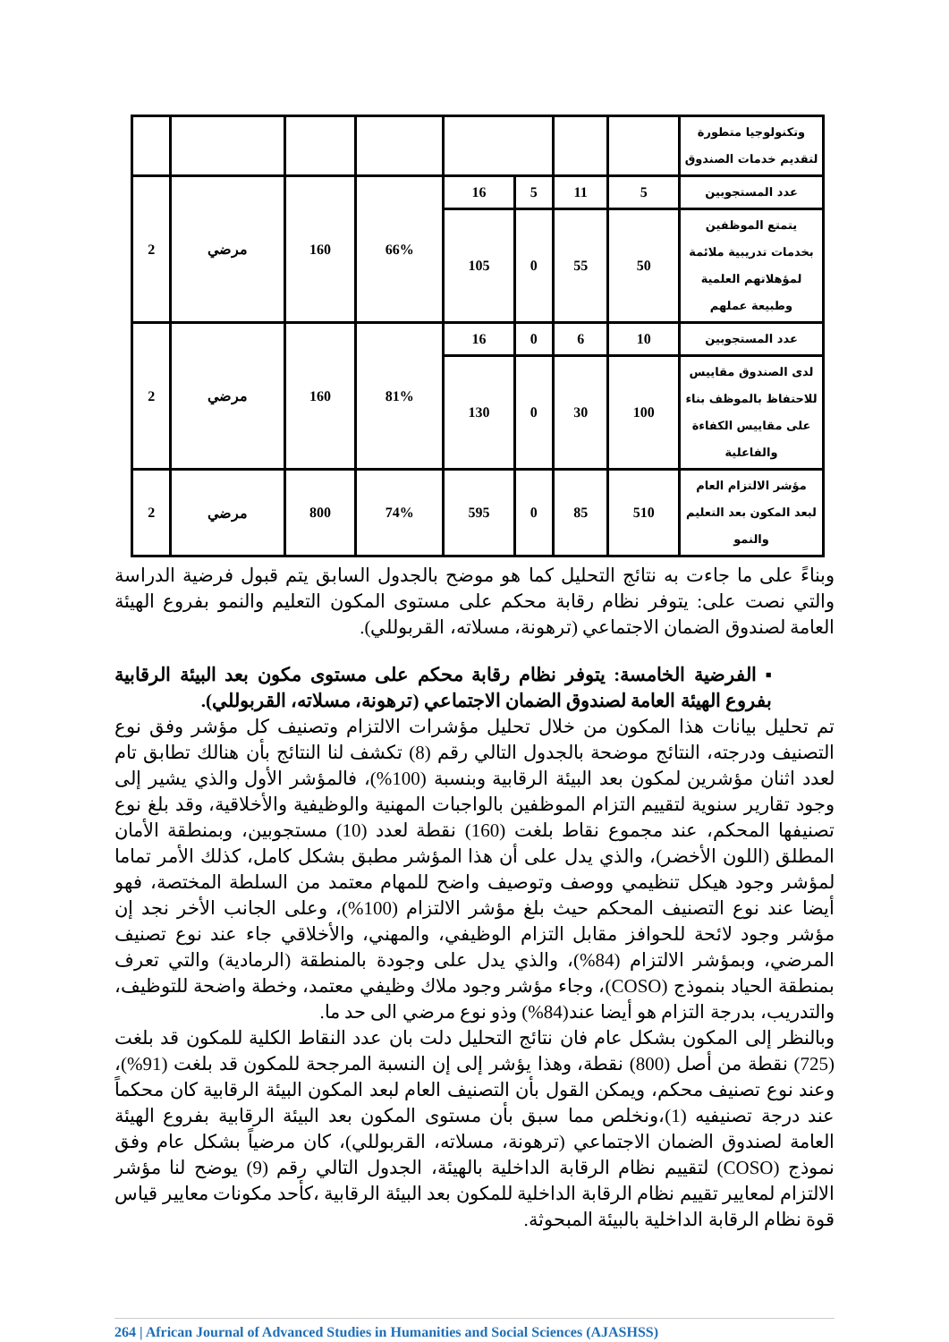| وتكنولوجيا متطورة لتقديم خدمات الصندوق | | | | | | | | |
| عدد المستجوبين | 5 | 11 | 5 | 16 | 66% | 160 | مرضي | 2 |
| يتمتع الموظفين بخدمات تدريبية ملائمة لمؤهلاتهم العلمية وطبيعة عملهم | 50 | 55 | 0 | 105 | | | | |
| عدد المستجوبين | 10 | 6 | 0 | 16 | 81% | 160 | مرضي | 2 |
| لدى الصندوق مقاييس للاحتفاظ بالموظف بناء على مقاييس الكفاءة والفاعلية | 100 | 30 | 0 | 130 | | | | |
| مؤشر الالتزام العام لبعد المكون بعد التعليم والنمو | 510 | 85 | 0 | 595 | 74% | 800 | مرضي | 2 |
وبناءً على ما جاءت به نتائج التحليل كما هو موضح بالجدول السابق يتم قبول فرضية الدراسة والتي نصت على: يتوفر نظام رقابة محكم على مستوى المكون التعليم والنمو بفروع الهيئة العامة لصندوق الضمان الاجتماعي (ترهونة، مسلاته، القربوللي).
▪ الفرضية الخامسة: يتوفر نظام رقابة محكم على مستوى مكون بعد البيئة الرقابية بفروع الهيئة العامة لصندوق الضمان الاجتماعي (ترهونة، مسلاته، القربوللي).
تم تحليل بيانات هذا المكون من خلال تحليل مؤشرات الالتزام وتصنيف كل مؤشر وفق نوع التصنيف ودرجته، النتائج موضحة بالجدول التالي رقم (8) تكشف لنا النتائج بأن هنالك تطابق تام لعدد اثنان مؤشرين لمكون بعد البيئة الرقابية وبنسبة (100%)، فالمؤشر الأول والذي يشير إلى وجود تقارير سنوية لتقييم التزام الموظفين بالواجبات المهنية والوظيفية والأخلاقية، وقد بلغ نوع تصنيفها المحكم، عند مجموع نقاط بلغت (160) نقطة لعدد (10) مستجوبين، وبمنطقة الأمان المطلق (اللون الأخضر)، والذي يدل على أن هذا المؤشر مطبق بشكل كامل، كذلك الأمر تماما لمؤشر وجود هيكل تنظيمي ووصف وتوصيف واضح للمهام معتمد من السلطة المختصة، فهو أيضا عند نوع التصنيف المحكم حيث بلغ مؤشر الالتزام (100%)، وعلى الجانب الأخر نجد إن مؤشر وجود لائحة للحوافز مقابل التزام الوظيفي، والمهني، والأخلاقي جاء عند نوع تصنيف المرضي، وبمؤشر الالتزام (84%)، والذي يدل على وجودة بالمنطقة (الرمادية) والتي تعرف بمنطقة الحياد بنموذج (COSO)، وجاء مؤشر وجود ملاك وظيفي معتمد، وخطة واضحة للتوظيف، والتدريب، بدرجة التزام هو أيضا عند(84%) وذو نوع مرضي الى حد ما.
وبالنظر إلى المكون بشكل عام فان نتائج التحليل دلت بان عدد النقاط الكلية للمكون قد بلغت (725) نقطة من أصل (800) نقطة، وهذا يؤشر إلى إن النسبة المرجحة للمكون قد بلغت (91%)، وعند نوع تصنيف محكم، ويمكن القول بأن التصنيف العام لبعد المكون البيئة الرقابية كان محكماً عند درجة تصنيفيه (1)،ونخلص مما سبق بأن مستوى المكون بعد البيئة الرقابية بفروع الهيئة العامة لصندوق الضمان الاجتماعي (ترهونة، مسلاته، القربوللي)، كان مرضياً بشكل عام وفق نموذج (COSO) لتقييم نظام الرقابة الداخلية بالهيئة، الجدول التالي رقم (9) يوضح لنا مؤشر الالتزام لمعايير تقييم نظام الرقابة الداخلية للمكون بعد البيئة الرقابية ،كأحد مكونات معايير قياس قوة نظام الرقابة الداخلية بالبيئة المبحوثة.
264 | African Journal of Advanced Studies in Humanities and Social Sciences (AJASHSS)